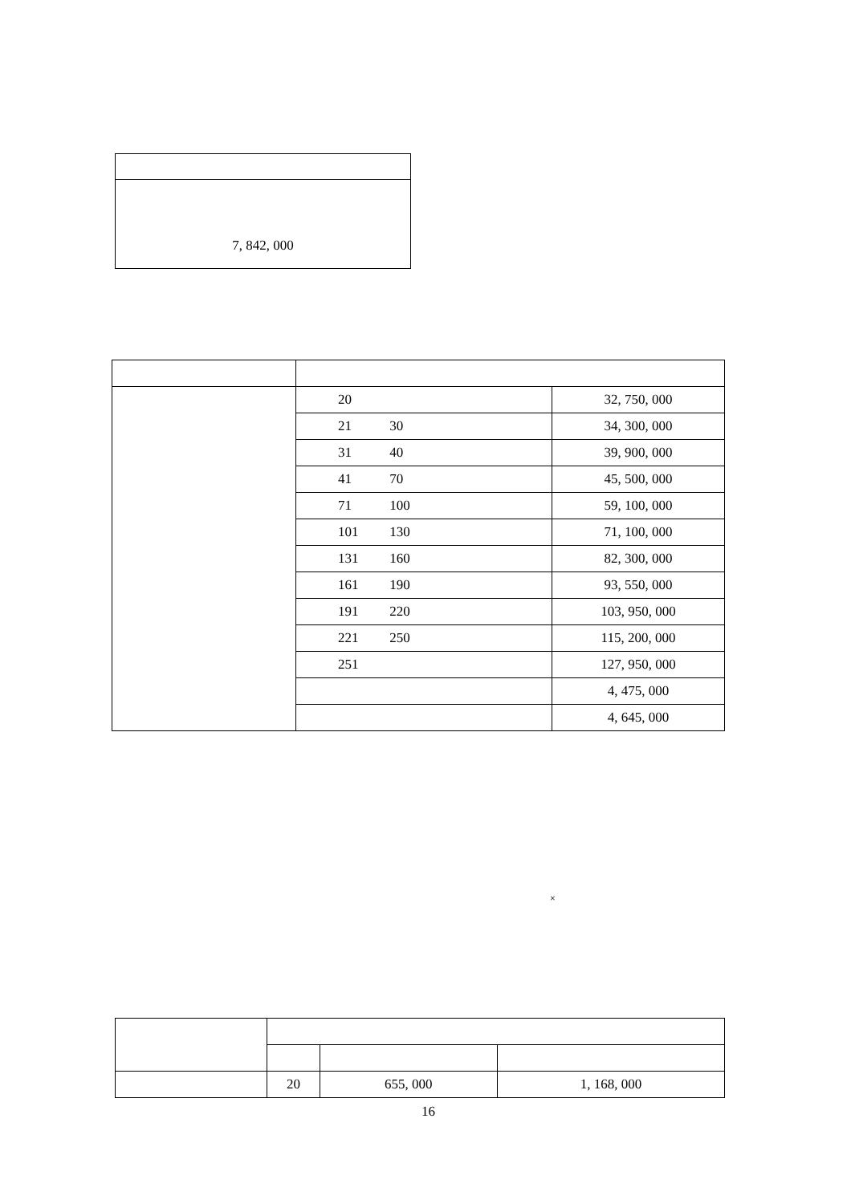| 7, 842, 000 |
| | 20 | 32, 750, 000 |
| | 21 30 | 34, 300, 000 |
| | 31 40 | 39, 900, 000 |
| | 41 70 | 45, 500, 000 |
| | 71 100 | 59, 100, 000 |
| | 101 130 | 71, 100, 000 |
| | 131 160 | 82, 300, 000 |
| | 161 190 | 93, 550, 000 |
| | 191 220 | 103, 950, 000 |
| | 221 250 | 115, 200, 000 |
| | 251 | 127, 950, 000 |
| | | 4, 475, 000 |
| | | 4, 645, 000 |
×
| | 20 | 655, 000 | 1, 168, 000 |
16